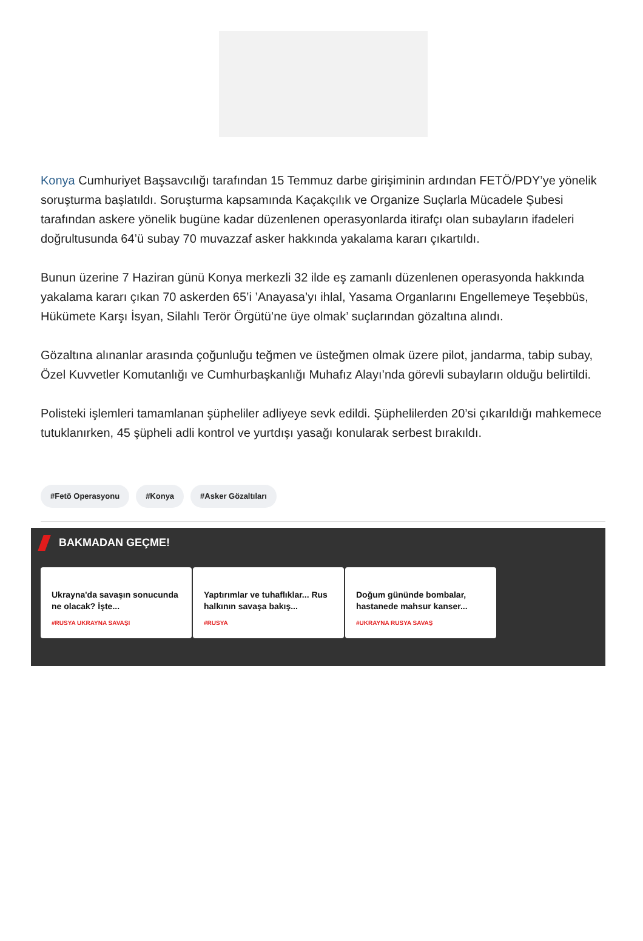Konya Cumhuriyet Başsavcılığı tarafından 15 Temmuz darbe girişiminin ardından FETÖ/PDY’ye yönelik soruşturma başlatıldı. Soruşturma kapsamında Kaçakçılık ve Organize Suçlarla Mücadele Şubesi tarafından askere yönelik bugüne kadar düzenlenen operasyonlarda itirafçı olan subayların ifadeleri doğrultusunda 64’ü subay 70 muvazzaf asker hakkında yakalama kararı çıkartıldı.
Bunun üzerine 7 Haziran günü Konya merkezli 32 ilde eş zamanlı düzenlenen operasyonda hakkında yakalama kararı çıkan 70 askerden 65’i ’Anayasa’yı ihlal, Yasama Organlarını Engellemeye Teşebbüs, Hükümete Karşı İsyan, Silahlı Terör Örgütü’ne üye olmak’ suçlarından gözaltına alındı.
Gözaltına alınanlar arasında çoğunluğu teğmen ve üsteğmen olmak üzere pilot, jandarma, tabip subay, Özel Kuvvetler Komutanlığı ve Cumhurbaşkanlığı Muhafız Alayı’nda görevli subayların olduğu belirtildi.
Polisteki işlemleri tamamlanan şüpheliler adliyeye sevk edildi. Şüphelilerden 20’si çıkarıldığı mahkemece tutuklanırken, 45 şüpheli adli kontrol ve yurtdışı yasağı konularak serbest bırakıldı.
#Fetö Operasyonu #Konya #Asker Gözaltıları
BAKMADAN GEÇME!
Ukrayna'da savaşın sonucunda ne olacak? İşte...
#RUSYA UKRAYNA SAVAŞI
Yaptırımlar ve tuhaflıklar... Rus halkının savaşa bakış...
#RUSYA
Doğum gününde bombalar, hastanede mahsur kanser...
#UKRAYNA RUSYA SAVAŞ